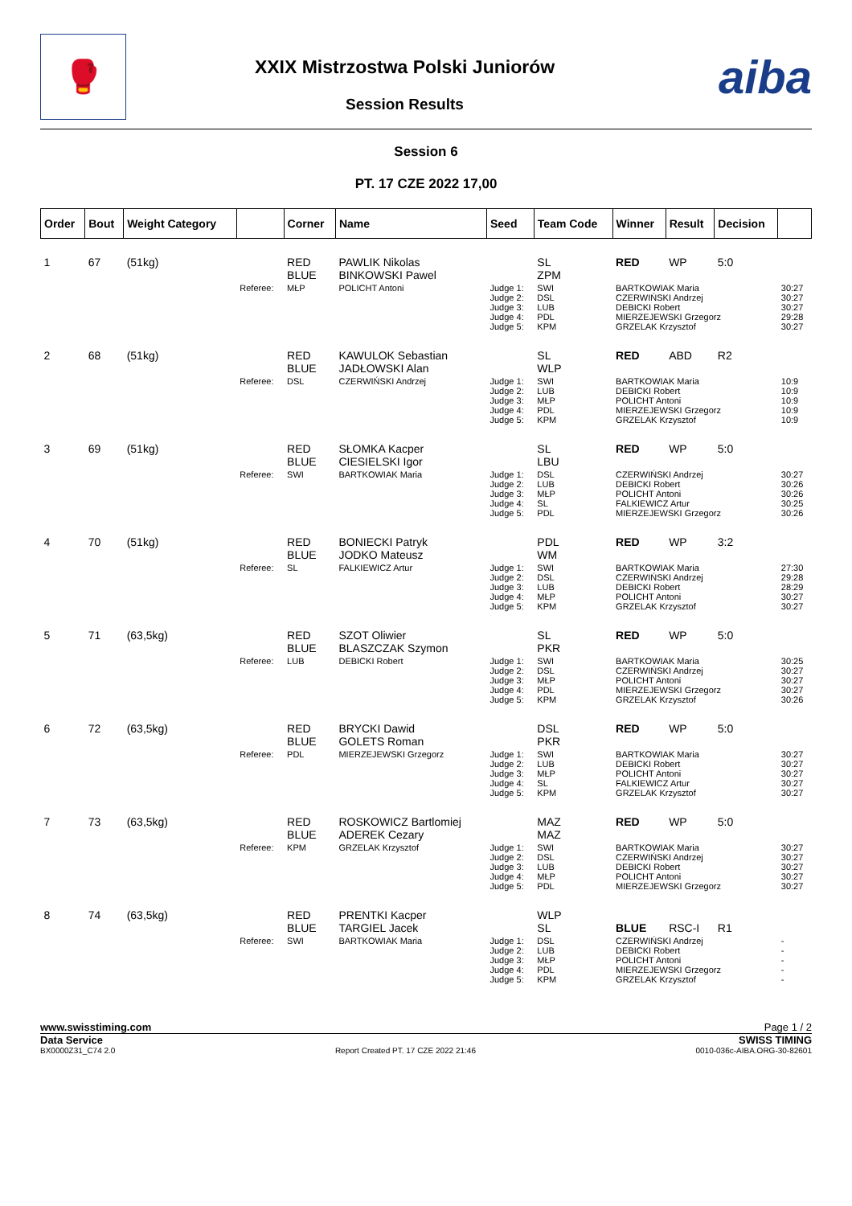🥊
XXIX Mistrzostwa Polski Juniorów
Session Results
aiba
Session 6
PT. 17 CZE 2022 17,00
| Order | Bout | Weight Category | | Corner | Name | Seed | Team Code | Winner | Result | Decision | |
| --- | --- | --- | --- | --- | --- | --- | --- | --- | --- | --- | --- |
| 1 | 67 | (51kg) | | RED BLUE | PAWLIK Nikolas BINKOWSKI Pawel | | SL ZPM | RED | WP | 5:0 | |
| | | | Referee: | MŁP | POLICHT Antoni | Judge 1: Judge 2: Judge 3: Judge 4: Judge 5: | SWI DSL LUB PDL KPM | BARTKOWIAK Maria CZERWIŃSKI Andrzej DEBICKI Robert MIERZEJEWSKI Grzegorz GRZELAK Krzysztof | | | 30:27 30:27 30:27 29:28 30:27 |
| 2 | 68 | (51kg) | | RED BLUE | KAWULOK Sebastian JADŁOWSKI Alan | | SL WLP | RED | ABD | R2 | |
| | | | Referee: | DSL | CZERWIŃSKI Andrzej | Judge 1: Judge 2: Judge 3: Judge 4: Judge 5: | SWI LUB MŁP PDL KPM | BARTKOWIAK Maria DEBICKI Robert POLICHT Antoni MIERZEJEWSKI Grzegorz GRZELAK Krzysztof | | | 10:9 10:9 10:9 10:9 10:9 |
| 3 | 69 | (51kg) | | RED BLUE | SŁOMKA Kacper CIESIELSKI Igor | | SL LBU | RED | WP | 5:0 | |
| | | | Referee: | SWI | BARTKOWIAK Maria | Judge 1: Judge 2: Judge 3: Judge 4: Judge 5: | DSL LUB MŁP SL PDL | CZERWIŃSKI Andrzej DEBICKI Robert POLICHT Antoni FALKIEWICZ Artur MIERZEJEWSKI Grzegorz | | | 30:27 30:26 30:26 30:25 30:26 |
| 4 | 70 | (51kg) | | RED BLUE | BONIECKI Patryk JODKO Mateusz | | PDL WM | RED | WP | 3:2 | |
| | | | Referee: | SL | FALKIEWICZ Artur | Judge 1: Judge 2: Judge 3: Judge 4: Judge 5: | SWI DSL LUB MŁP KPM | BARTKOWIAK Maria CZERWIŃSKI Andrzej DEBICKI Robert POLICHT Antoni GRZELAK Krzysztof | | | 27:30 29:28 28:29 30:27 30:27 |
| 5 | 71 | (63,5kg) | | RED BLUE | SZOT Oliwier BLASZCZAK Szymon | | SL PKR | RED | WP | 5:0 | |
| | | | Referee: | LUB | DEBICKI Robert | Judge 1: Judge 2: Judge 3: Judge 4: Judge 5: | SWI DSL MŁP PDL KPM | BARTKOWIAK Maria CZERWIŃSKI Andrzej POLICHT Antoni MIERZEJEWSKI Grzegorz GRZELAK Krzysztof | | | 30:25 30:27 30:27 30:27 30:26 |
| 6 | 72 | (63,5kg) | | RED BLUE | BRYCKI Dawid GOLETS Roman | | DSL PKR | RED | WP | 5:0 | |
| | | | Referee: | PDL | MIERZEJEWSKI Grzegorz | Judge 1: Judge 2: Judge 3: Judge 4: Judge 5: | SWI LUB MŁP SL KPM | BARTKOWIAK Maria DEBICKI Robert POLICHT Antoni FALKIEWICZ Artur GRZELAK Krzysztof | | | 30:27 30:27 30:27 30:27 30:27 |
| 7 | 73 | (63,5kg) | | RED BLUE | ROSKOWICZ Bartlomiej ADEREK Cezary | | MAZ MAZ | RED | WP | 5:0 | |
| | | | Referee: | KPM | GRZELAK Krzysztof | Judge 1: Judge 2: Judge 3: Judge 4: Judge 5: | SWI DSL LUB MŁP PDL | BARTKOWIAK Maria CZERWIŃSKI Andrzej DEBICKI Robert POLICHT Antoni MIERZEJEWSKI Grzegorz | | | 30:27 30:27 30:27 30:27 30:27 |
| 8 | 74 | (63,5kg) | | RED BLUE | PRENTKI Kacper TARGIEL Jacek | | WLP SL | BLUE | RSC-I | R1 | |
| | | | Referee: | SWI | BARTKOWIAK Maria | Judge 1: Judge 2: Judge 3: Judge 4: Judge 5: | DSL LUB MŁP PDL KPM | CZERWIŃSKI Andrzej DEBICKI Robert POLICHT Antoni MIERZEJEWSKI Grzegorz GRZELAK Krzysztof | | | - - - - - |
www.swisstiming.com Page 1 / 2
Data Service SWISS TIMING
BX0000Z31_C74 2.0 Report Created PT. 17 CZE 2022 21:46 0010-036c-AIBA.ORG-30-82601